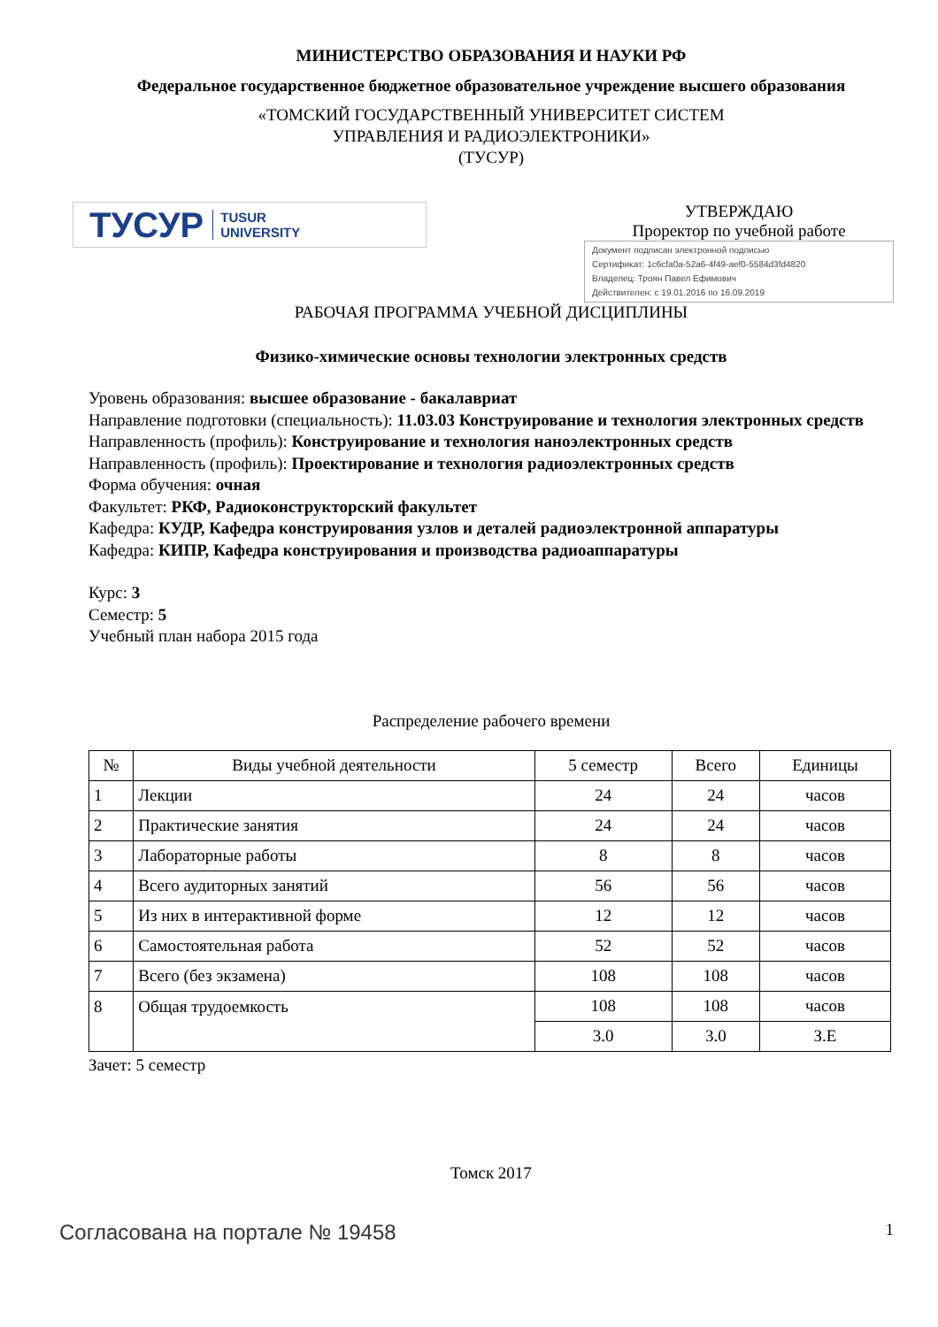МИНИСТЕРСТВО ОБРАЗОВАНИЯ И НАУКИ РФ
Федеральное государственное бюджетное образовательное учреждение высшего образования
«ТОМСКИЙ ГОСУДАРСТВЕННЫЙ УНИВЕРСИТЕТ СИСТЕМ
УПРАВЛЕНИЯ И РАДИОЭЛЕКТРОНИКИ»
(ТУСУР)
ТУСУР TUSUR
UNIVERSITY
УТВЕРЖДАЮ
Проректор по учебной работе
Документ подписан электронной подписью
Сертификат: 1c6cfa0a-52a6-4f49-aef0-5584d3fd4820
Владелец: Троян Павел Ефимович
Действителен: с 19.01.2016 по 16.09.2019
РАБОЧАЯ ПРОГРАММА УЧЕБНОЙ ДИСЦИПЛИНЫ
Физико-химические основы технологии электронных средств
Уровень образования: высшее образование - бакалавриат
Направление подготовки (специальность): 11.03.03 Конструирование и технология электронных средств
Направленность (профиль): Конструирование и технология наноэлектронных средств
Направленность (профиль): Проектирование и технология радиоэлектронных средств
Форма обучения: очная
Факультет: РКФ, Радиоконструкторский факультет
Кафедра: КУДР, Кафедра конструирования узлов и деталей радиоэлектронной аппаратуры
Кафедра: КИПР, Кафедра конструирования и производства радиоаппаратуры
Курс: 3
Семестр: 5
Учебный план набора 2015 года
Распределение рабочего времени
| № | Виды учебной деятельности | 5 семестр | Всего | Единицы |
| --- | --- | --- | --- | --- |
| 1 | Лекции | 24 | 24 | часов |
| 2 | Практические занятия | 24 | 24 | часов |
| 3 | Лабораторные работы | 8 | 8 | часов |
| 4 | Всего аудиторных занятий | 56 | 56 | часов |
| 5 | Из них в интерактивной форме | 12 | 12 | часов |
| 6 | Самостоятельная работа | 52 | 52 | часов |
| 7 | Всего (без экзамена) | 108 | 108 | часов |
| 8 | Общая трудоемкость | 108 | 108 | часов |
| | | 3.0 | 3.0 | З.Е |
Зачет: 5 семестр
Томск 2017
Согласована на портале № 19458 1